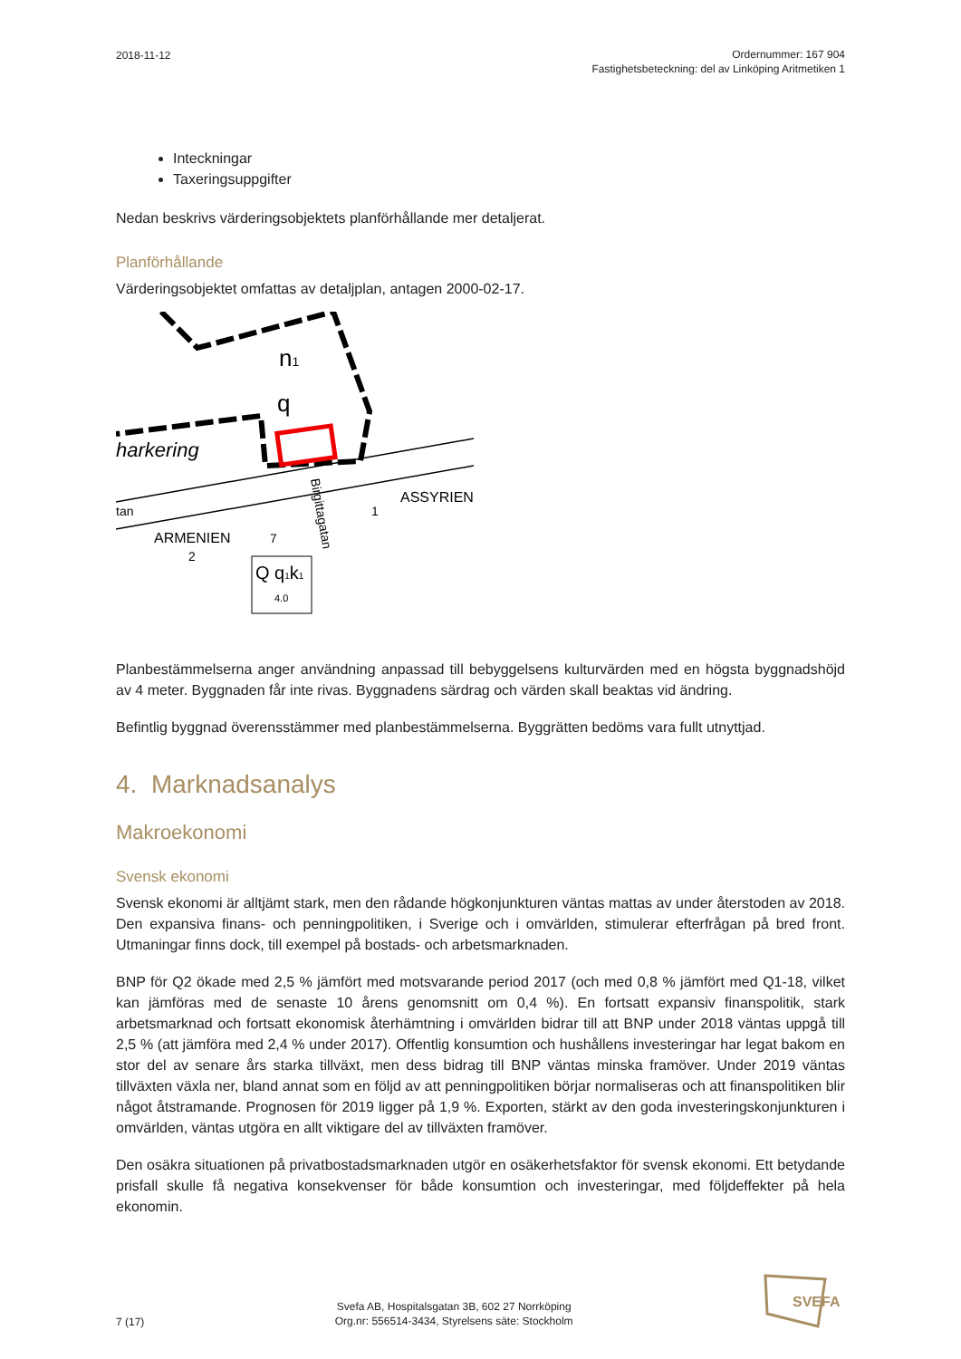2018-11-12
Ordernummer: 167 904
Fastighetsbeteckning: del av Linköping Aritmetiken 1
Inteckningar
Taxeringsuppgifter
Nedan beskrivs värderingsobjektets planförhållande mer detaljerat.
Planförhållande
Värderingsobjektet omfattas av detaljplan, antagen 2000-02-17.
n1
q
harkering
ASSYRIEN
ARMENIEN
2
7
1
tan
Birgittagatan
Q q1k1
4.0
Planbestämmelserna anger användning anpassad till bebyggelsens kulturvärden med en högsta byggnadshöjd av 4 meter. Byggnaden får inte rivas. Byggnadens särdrag och värden skall beaktas vid ändring.
Befintlig byggnad överensstämmer med planbestämmelserna. Byggrätten bedöms vara fullt utnyttjad.
4. Marknadsanalys
Makroekonomi
Svensk ekonomi
Svensk ekonomi är alltjämt stark, men den rådande högkonjunkturen väntas mattas av under återstoden av 2018. Den expansiva finans- och penningpolitiken, i Sverige och i omvärlden, stimulerar efterfrågan på bred front. Utmaningar finns dock, till exempel på bostads- och arbetsmarknaden.
BNP för Q2 ökade med 2,5 % jämfört med motsvarande period 2017 (och med 0,8 % jämfört med Q1-18, vilket kan jämföras med de senaste 10 årens genomsnitt om 0,4 %). En fortsatt expansiv finanspolitik, stark arbetsmarknad och fortsatt ekonomisk återhämtning i omvärlden bidrar till att BNP under 2018 väntas uppgå till 2,5 % (att jämföra med 2,4 % under 2017). Offentlig konsumtion och hushållens investeringar har legat bakom en stor del av senare års starka tillväxt, men dess bidrag till BNP väntas minska framöver. Under 2019 väntas tillväxten växla ner, bland annat som en följd av att penningpolitiken börjar normaliseras och att finanspolitiken blir något åtstramande. Prognosen för 2019 ligger på 1,9 %. Exporten, stärkt av den goda investeringskonjunkturen i omvärlden, väntas utgöra en allt viktigare del av tillväxten framöver.
Den osäkra situationen på privatbostadsmarknaden utgör en osäkerhetsfaktor för svensk ekonomi. Ett betydande prisfall skulle få negativa konsekvenser för både konsumtion och investeringar, med följdeffekter på hela ekonomin.
7 (17)
Svefa AB, Hospitalsgatan 3B, 602 27 Norrköping
Org.nr: 556514-3434, Styrelsens säte: Stockholm
SVEFA